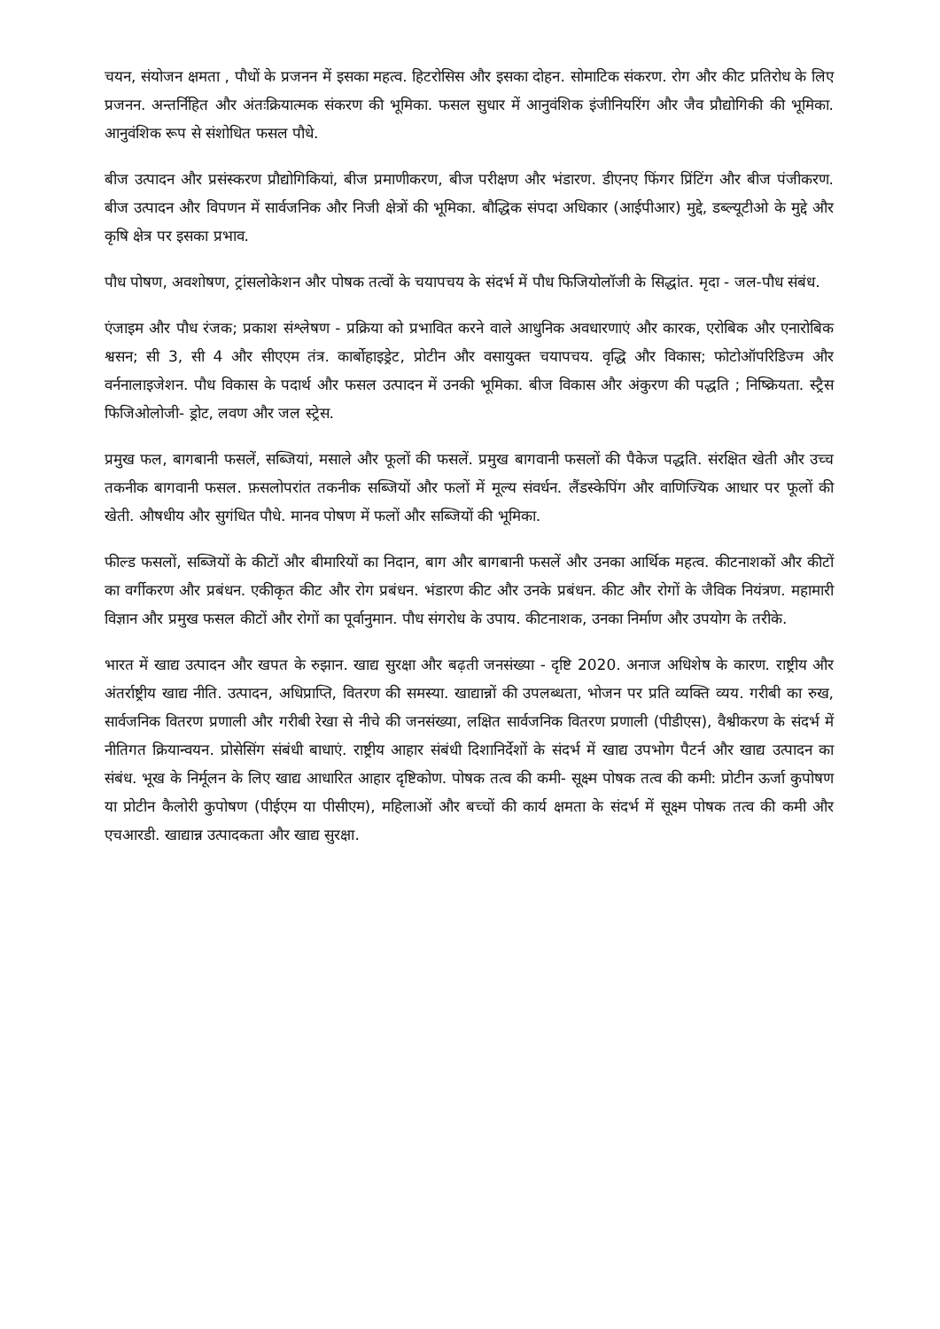चयन, संयोजन क्षमता , पौधों के प्रजनन में इसका महत्व. हिटरोसिस और इसका दोहन. सोमाटिक संकरण. रोग और कीट प्रतिरोध के लिए प्रजनन. अन्तर्निहित और अंतःक्रियात्मक संकरण की भूमिका. फसल सुधार में आनुवंशिक इंजीनियरिंग और जैव प्रौद्योगिकी की भूमिका. आनुवंशिक रूप से संशोधित फसल पौधे.
बीज उत्पादन और प्रसंस्करण प्रौद्योगिकियां, बीज प्रमाणीकरण, बीज परीक्षण और भंडारण. डीएनए फिंगर प्रिंटिंग और बीज पंजीकरण. बीज उत्पादन और विपणन में सार्वजनिक और निजी क्षेत्रों की भूमिका. बौद्धिक संपदा अधिकार (आईपीआर) मुद्दे, डब्ल्यूटीओ के मुद्दे और कृषि क्षेत्र पर इसका प्रभाव.
पौध पोषण, अवशोषण, ट्रांसलोकेशन और पोषक तत्वों के चयापचय के संदर्भ में पौध फिजियोलॉजी के सिद्धांत. मृदा - जल-पौध संबंध.
एंजाइम और पौध रंजक; प्रकाश संश्लेषण - प्रक्रिया को प्रभावित करने वाले आधुनिक अवधारणाएं और कारक, एरोबिक और एनारोबिक श्वसन; सी 3, सी 4 और सीएएम तंत्र. कार्बोहाइड्रेट, प्रोटीन और वसायुक्त चयापचय. वृद्धि और विकास; फोटोऑपरिडिज्म और वर्ननालाइजेशन. पौध विकास के पदार्थ और फसल उत्पादन में उनकी भूमिका. बीज विकास और अंकुरण की पद्धति ; निष्क्रियता. स्ट्रैस फिजिओलोजी- ड्रोट, लवण और जल स्ट्रेस.
प्रमुख फल, बागबानी फसलें, सब्जियां, मसाले और फूलों की फसलें. प्रमुख बागवानी फसलों की पैकेज पद्धति. संरक्षित खेती और उच्च तकनीक बागवानी फसल. फ़सलोपरांत तकनीक सब्जियों और फलों में मूल्य संवर्धन. लैंडस्केपिंग और वाणिज्यिक आधार पर फूलों की खेती. औषधीय और सुगंधित पौधे. मानव पोषण में फलों और सब्जियों की भूमिका.
फील्ड फसलों, सब्जियों के कीटों और बीमारियों का निदान, बाग और बागबानी फसलें और उनका आर्थिक महत्व. कीटनाशकों और कीटों का वर्गीकरण और प्रबंधन. एकीकृत कीट और रोग प्रबंधन. भंडारण कीट और उनके प्रबंधन. कीट और रोगों के जैविक नियंत्रण. महामारी विज्ञान और प्रमुख फसल कीटों और रोगों का पूर्वानुमान. पौध संगरोध के उपाय. कीटनाशक, उनका निर्माण और उपयोग के तरीके.
भारत में खाद्य उत्पादन और खपत के रुझान. खाद्य सुरक्षा और बढ़ती जनसंख्या - दृष्टि 2020. अनाज अधिशेष के कारण. राष्ट्रीय और अंतर्राष्ट्रीय खाद्य नीति. उत्पादन, अधिप्राप्ति, वितरण की समस्या. खाद्यान्नों की उपलब्धता, भोजन पर प्रति व्यक्ति व्यय. गरीबी का रुख, सार्वजनिक वितरण प्रणाली और गरीबी रेखा से नीचे की जनसंख्या, लक्षित सार्वजनिक वितरण प्रणाली (पीडीएस), वैश्वीकरण के संदर्भ में नीतिगत क्रियान्वयन. प्रोसेसिंग संबंधी बाधाएं. राष्ट्रीय आहार संबंधी दिशानिर्देशों के संदर्भ में खाद्य उपभोग पैटर्न और खाद्य उत्पादन का संबंध. भूख के निर्मूलन के लिए खाद्य आधारित आहार दृष्टिकोण. पोषक तत्व की कमी- सूक्ष्म पोषक तत्व की कमी: प्रोटीन ऊर्जा कुपोषण या प्रोटीन कैलोरी कुपोषण (पीईएम या पीसीएम), महिलाओं और बच्चों की कार्य क्षमता के संदर्भ में सूक्ष्म पोषक तत्व की कमी और एचआरडी. खाद्यान्न उत्पादकता और खाद्य सुरक्षा.